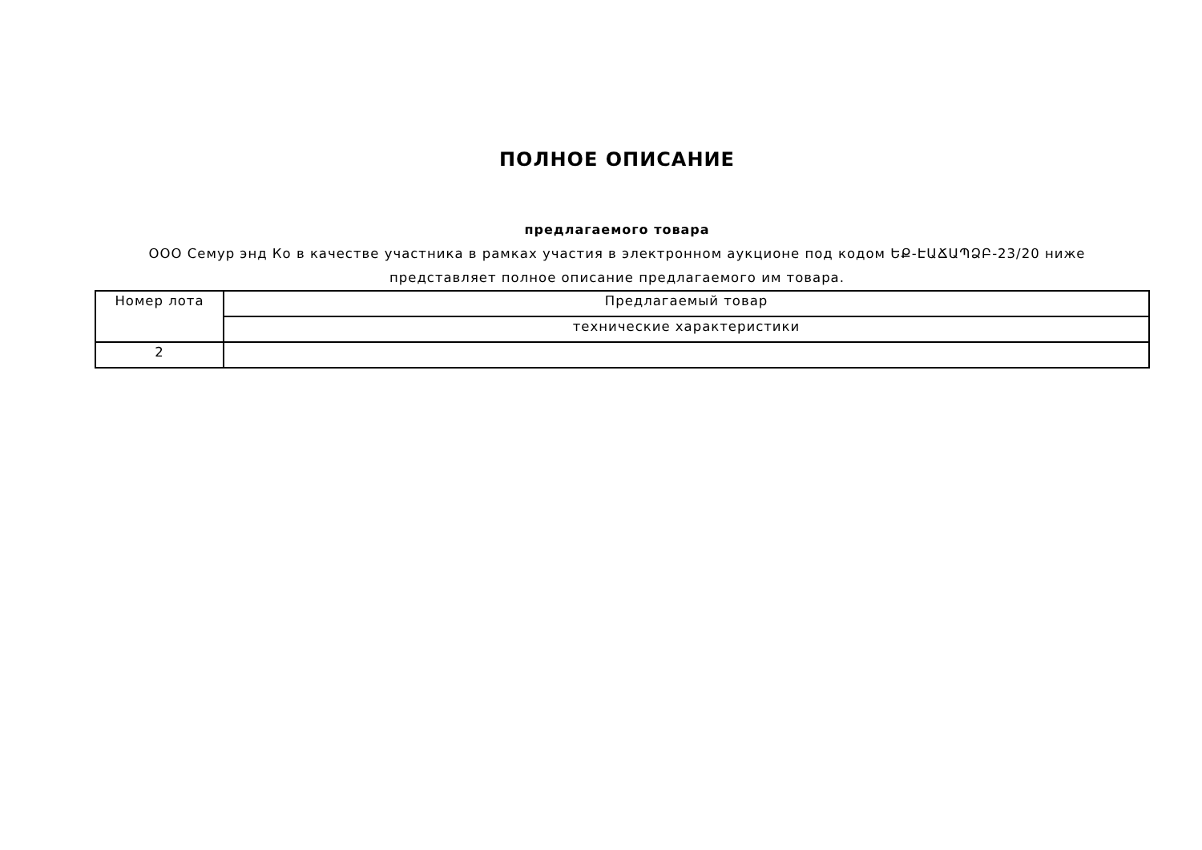ПОЛНОЕ ОПИСАНИЕ
предлагаемого товара
ООО Семур энд Ко в качестве участника в рамках участия в электронном аукционе под кодом ԵՔ-ԷԱՃԱՊՁԲ-23/20 ниже представляет полное описание предлагаемого им товара.
| Номер лота | Предлагаемый товар |
| | технические характеристики |
| 2 | |